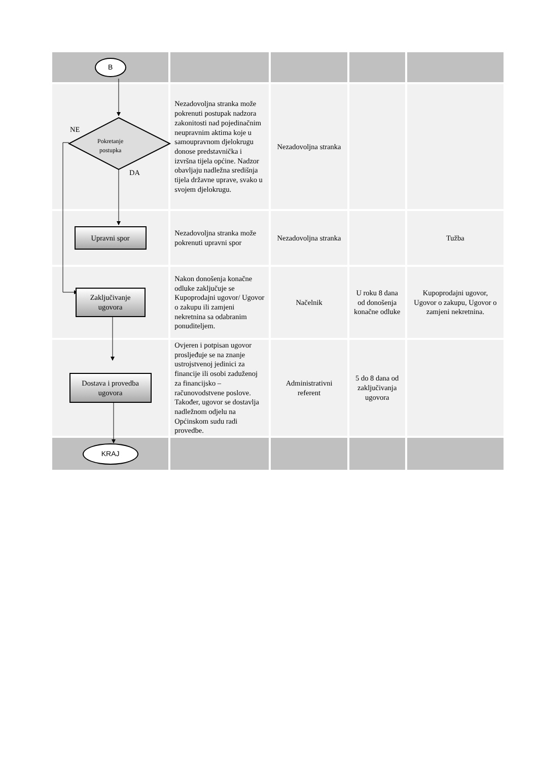| B | | | | |
| NE Pokretanje postupka DA | Nezadovoljna stranka može pokrenuti postupak nadzora zakonitosti nad pojedinačnim neupravnim aktima koje u samoupravnom djelokrugu donose predstavnička i izvršna tijela općine. Nadzor obavljaju nadležna središnja tijela državne uprave, svako u svojem djelokrugu. | Nezadovoljna stranka | | |
| Upravni spor | Nezadovoljna stranka može pokrenuti upravni spor | Nezadovoljna stranka | | Tužba |
| Zaključivanje ugovora | Nakon donošenja konačne odluke zaključuje se Kupoprodajni ugovor/ Ugovor o zakupu ili zamjeni nekretnina sa odabranim ponuditeljem. | Načelnik | U roku 8 dana od donošenja konačne odluke | Kupoprodajni ugovor, Ugovor o zakupu, Ugovor o zamjeni nekretnina. |
| Dostava i provedba ugovora | Ovjeren i potpisan ugovor prosljeđuje se na znanje ustrojstvenoj jedinici za financije ili osobi zaduženoj za financijsko – računovodstvene poslove. Također, ugovor se dostavlja nadležnom odjelu na Općinskom sudu radi provedbe. | Administrativni referent | 5 do 8 dana od zaključivanja ugovora | |
| KRAJ | | | | |